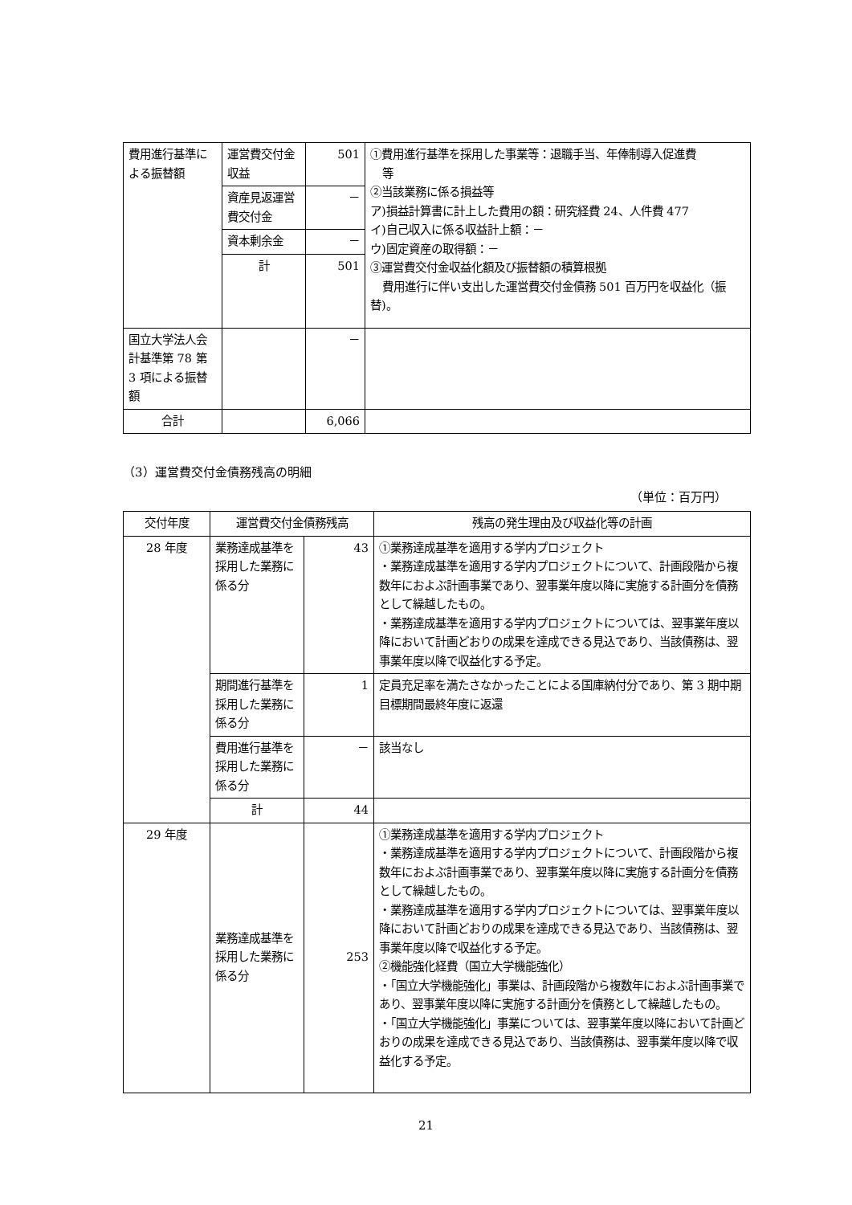| 費用進行基準による振替額 | 運営費交付金収益 | 501 | ①費用進行基準を採用した事業等：退職手当、年俸制導入促進費 等 ②当該業務に係る損益等 ア)損益計算書に計上した費用の額：研究経費 24、人件費 477 イ)自己収入に係る収益計上額：－ ウ)固定資産の取得額：－ ③運営費交付金収益化額及び振替額の積算根拠 費用進行に伴い支出した運営費交付金債務 501 百万円を収益化（振替)。 |
| | 資産見返運営費交付金 | － | |
| | 資本剰余金 | － | |
| | 計 | 501 | |
| 国立大学法人会計基準第 78 第 3 項による振替額 | | － | |
| 合計 | | 6,066 | |
（3）運営費交付金債務残高の明細
（単位：百万円）
| 交付年度 | 運営費交付金債務残高 | | 残高の発生理由及び収益化等の計画 |
| --- | --- | --- | --- |
| 28 年度 | 業務達成基準を採用した業務に係る分 | 43 | ①業務達成基準を適用する学内プロジェクト ・業務達成基準を適用する学内プロジェクトについて、計画段階から複数年におよぶ計画事業であり、翌事業年度以降に実施する計画分を債務として繰越したもの。 ・業務達成基準を適用する学内プロジェクトについては、翌事業年度以降において計画どおりの成果を達成できる見込であり、当該債務は、翌事業年度以降で収益化する予定。 |
| | 期間進行基準を採用した業務に係る分 | 1 | 定員充足率を満たさなかったことによる国庫納付分であり、第 3 期中期目標期間最終年度に返還 |
| | 費用進行基準を採用した業務に係る分 | － | 該当なし |
| | 計 | 44 | |
| 29 年度 | 業務達成基準を採用した業務に係る分 | 253 | ①業務達成基準を適用する学内プロジェクト ・業務達成基準を適用する学内プロジェクトについて、計画段階から複数年におよぶ計画事業であり、翌事業年度以降に実施する計画分を債務として繰越したもの。 ・業務達成基準を適用する学内プロジェクトについては、翌事業年度以降において計画どおりの成果を達成できる見込であり、当該債務は、翌事業年度以降で収益化する予定。 ②機能強化経費（国立大学機能強化） ・「国立大学機能強化」事業は、計画段階から複数年におよぶ計画事業であり、翌事業年度以降に実施する計画分を債務として繰越したもの。 ・「国立大学機能強化」事業については、翌事業年度以降において計画どおりの成果を達成できる見込であり、当該債務は、翌事業年度以降で収益化する予定。 |
21